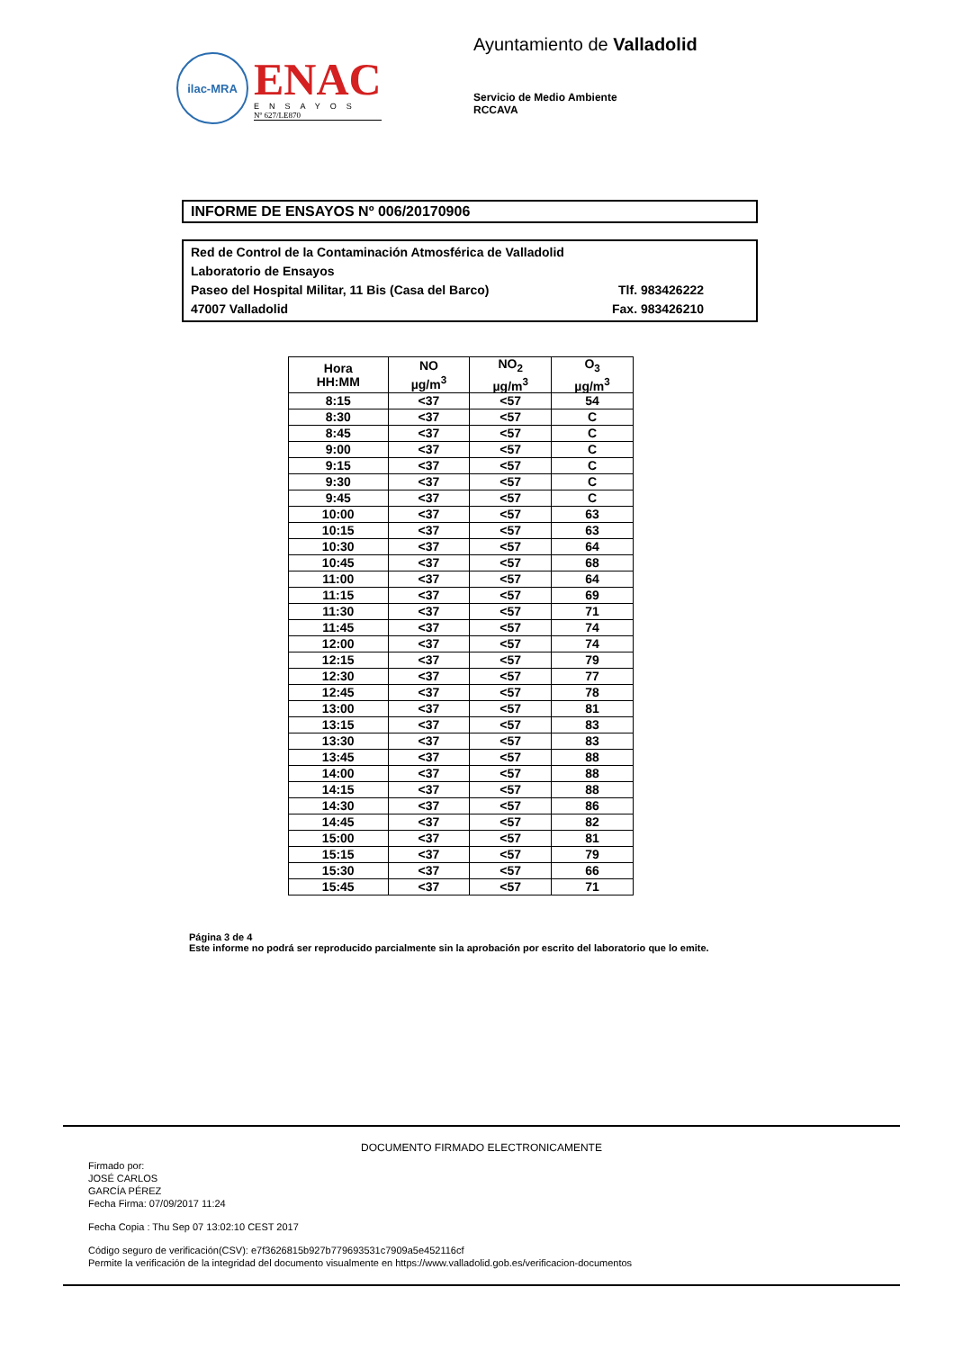ilac-MRA
ENAC
ENSAYOS
Nº 627/LE870
Ayuntamiento de Valladolid
Servicio de Medio Ambiente
RCCAVA
INFORME DE ENSAYOS Nº 006/20170906
Red de Control de la Contaminación Atmosférica de Valladolid
Laboratorio de Ensayos
Paseo del Hospital Militar, 11 Bis (Casa del Barco) Tlf. 983426222
47007 Valladolid Fax. 983426210
| Hora HH:MM | NO µg/m<sup>3</sup> | NO<sub>2</sub> µg/m<sup>3</sup> | O<sub>3</sub> µg/m<sup>3</sup> |
| --- | --- | --- | --- |
| 8:15 | <37 | <57 | 54 |
| 8:30 | <37 | <57 | C |
| 8:45 | <37 | <57 | C |
| 9:00 | <37 | <57 | C |
| 9:15 | <37 | <57 | C |
| 9:30 | <37 | <57 | C |
| 9:45 | <37 | <57 | C |
| 10:00 | <37 | <57 | 63 |
| 10:15 | <37 | <57 | 63 |
| 10:30 | <37 | <57 | 64 |
| 10:45 | <37 | <57 | 68 |
| 11:00 | <37 | <57 | 64 |
| 11:15 | <37 | <57 | 69 |
| 11:30 | <37 | <57 | 71 |
| 11:45 | <37 | <57 | 74 |
| 12:00 | <37 | <57 | 74 |
| 12:15 | <37 | <57 | 79 |
| 12:30 | <37 | <57 | 77 |
| 12:45 | <37 | <57 | 78 |
| 13:00 | <37 | <57 | 81 |
| 13:15 | <37 | <57 | 83 |
| 13:30 | <37 | <57 | 83 |
| 13:45 | <37 | <57 | 88 |
| 14:00 | <37 | <57 | 88 |
| 14:15 | <37 | <57 | 88 |
| 14:30 | <37 | <57 | 86 |
| 14:45 | <37 | <57 | 82 |
| 15:00 | <37 | <57 | 81 |
| 15:15 | <37 | <57 | 79 |
| 15:30 | <37 | <57 | 66 |
| 15:45 | <37 | <57 | 71 |
Página 3 de 4
Este informe no podrá ser reproducido parcialmente sin la aprobación por escrito del laboratorio que lo emite.
DOCUMENTO FIRMADO ELECTRONICAMENTE
Firmado por:
JOSÉ CARLOS
GARCÍA PÉREZ
Fecha Firma: 07/09/2017 11:24
Fecha Copia : Thu Sep 07 13:02:10 CEST 2017
Código seguro de verificación(CSV): e7f3626815b927b779693531c7909a5e452116cf
Permite la verificación de la integridad del documento visualmente en https://www.valladolid.gob.es/verificacion-documentos